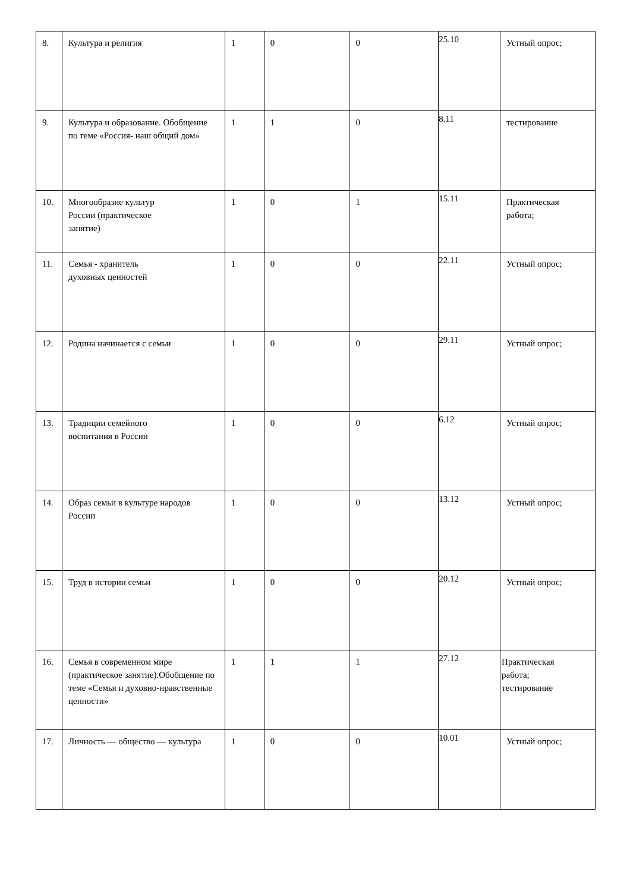| 8. | Культура и религия | 1 | 0 | 0 | 25.10 | Устный опрос; |
| 9. | Культура и образование. Обобщение по теме «Россия- наш общий дом» | 1 | 1 | 0 | 8.11 | тестирование |
| 10. | Многообразие культур России (практическое занятие) | 1 | 0 | 1 | 15.11 | Практическая работа; |
| 11. | Семья - хранитель духовных ценностей | 1 | 0 | 0 | 22.11 | Устный опрос; |
| 12. | Родина начинается с семьи | 1 | 0 | 0 | 29.11 | Устный опрос; |
| 13. | Традиции семейного воспитания в России | 1 | 0 | 0 | 6.12 | Устный опрос; |
| 14. | Образ семьи в культуре народов России | 1 | 0 | 0 | 13.12 | Устный опрос; |
| 15. | Труд в истории семьи | 1 | 0 | 0 | 20.12 | Устный опрос; |
| 16. | Семья в современном мире (практическое занятие).Обобщение по теме «Семья и духовно-нравственные ценности» | 1 | 1 | 1 | 27.12 | Практическая работа; тестирование |
| 17. | Личность — общество — культура | 1 | 0 | 0 | 10.01 | Устный опрос; |